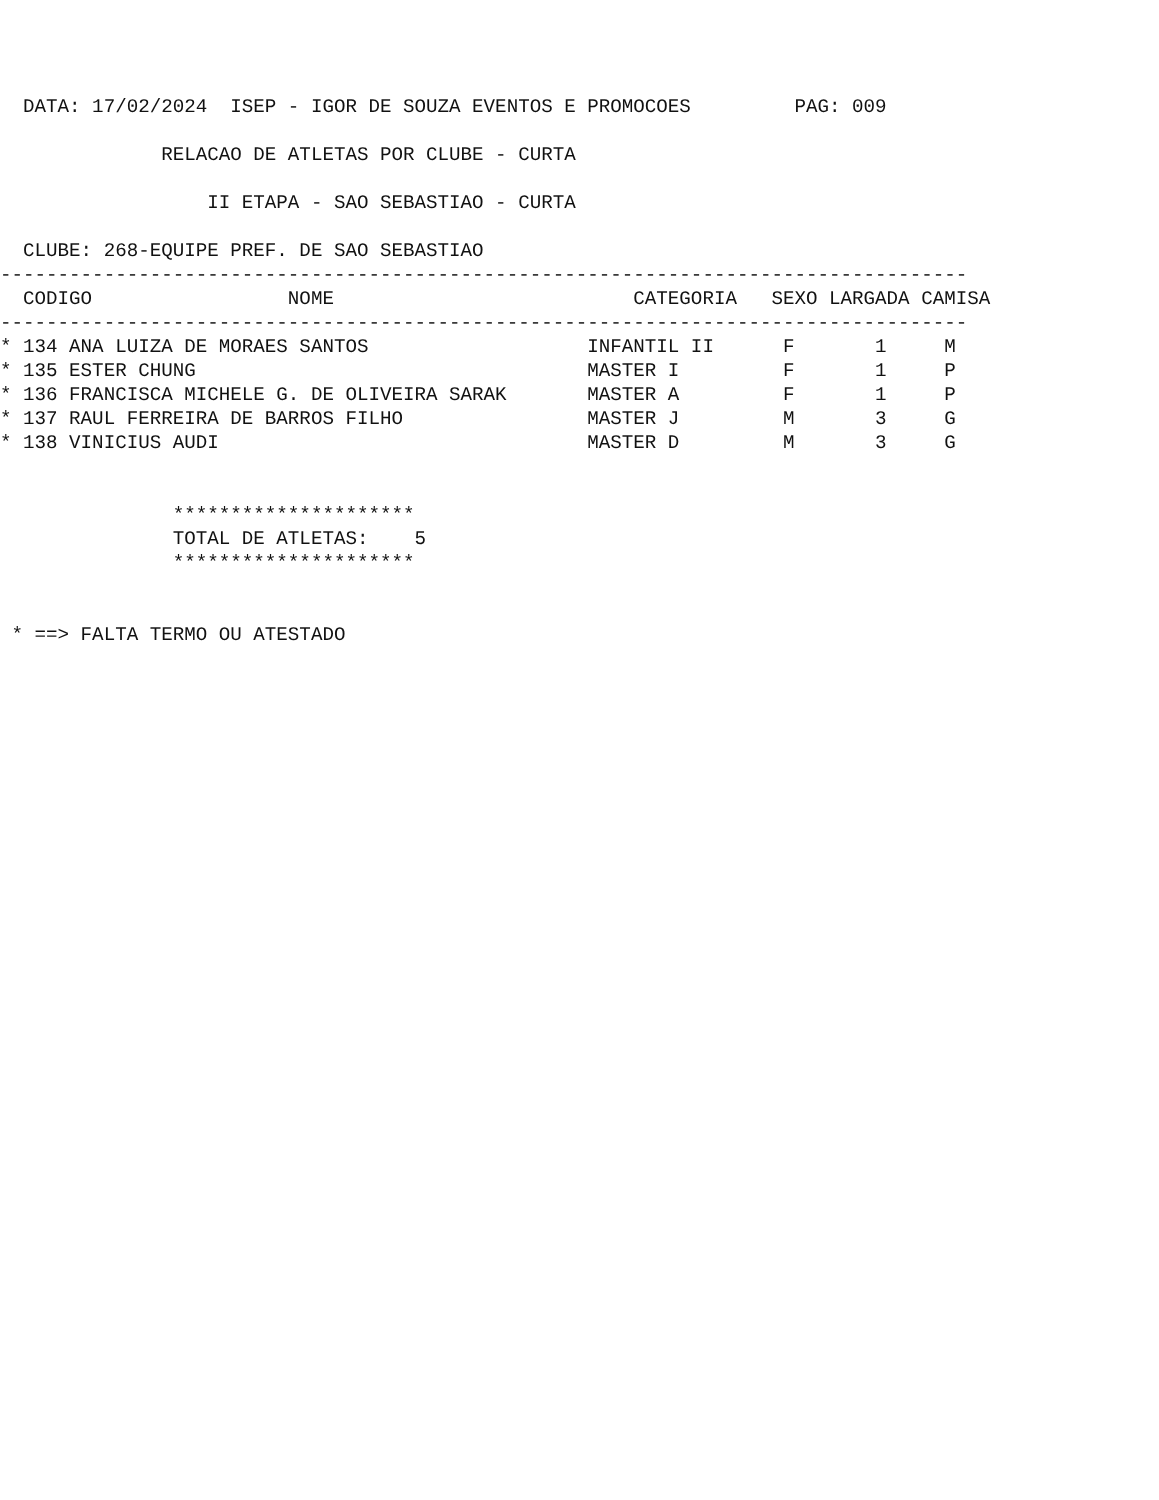DATA: 17/02/2024  ISEP - IGOR DE SOUZA EVENTOS E PROMOCOES         PAG: 009

              RELACAO DE ATLETAS POR CLUBE - CURTA

                  II ETAPA - SAO SEBASTIAO - CURTA

  CLUBE: 268-EQUIPE PREF. DE SAO SEBASTIAO
------------------------------------------------------------------------------------
  CODIGO                 NOME                          CATEGORIA   SEXO LARGADA CAMISA
------------------------------------------------------------------------------------
* 134 ANA LUIZA DE MORAES SANTOS                   INFANTIL II      F       1     M
* 135 ESTER CHUNG                                  MASTER I         F       1     P
* 136 FRANCISCA MICHELE G. DE OLIVEIRA SARAK       MASTER A         F       1     P
* 137 RAUL FERREIRA DE BARROS FILHO                MASTER J         M       3     G
* 138 VINICIUS AUDI                                MASTER D         M       3     G


               *********************
               TOTAL DE ATLETAS:    5
               *********************


 * ==> FALTA TERMO OU ATESTADO